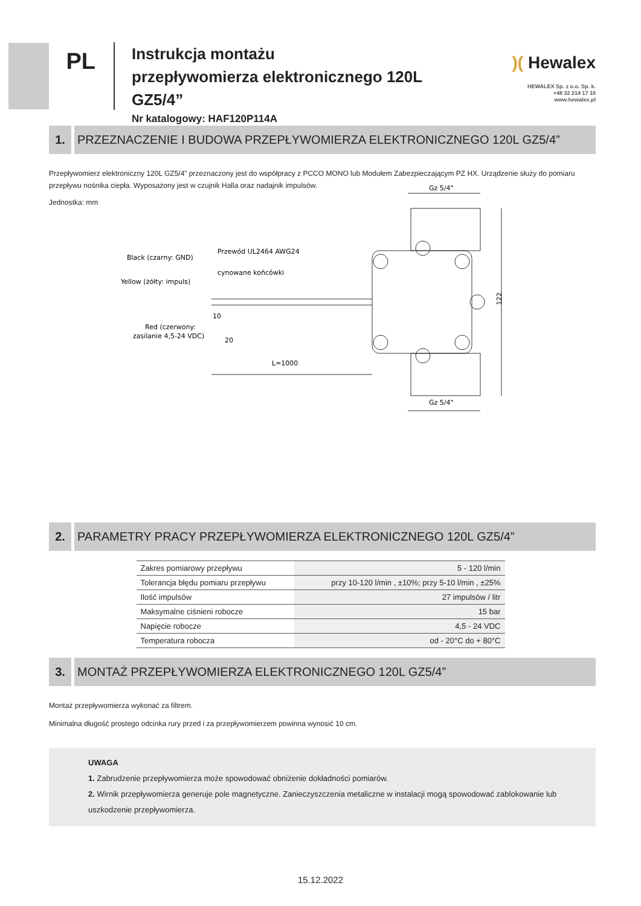PL
Instrukcja montażu
przepływomierza elektronicznego 120L GZ5/4”
Nr katalogowy: HAF120P114A
)( Hewalex
HEWALEX Sp. z o.o. Sp. k.
+48 32 214 17 10
www.hewalex.pl
1. PRZEZNACZENIE I BUDOWA PRZEPŁYWOMIERZA ELEKTRONICZNEGO 120L GZ5/4”
Przepływomierz elektroniczny 120L GZ5/4” przeznaczony jest do współpracy z PCCO MONO lub Modułem Zabezpieczającym PZ HX. Urządzenie służy do pomiaru przepływu nośnika ciepła. Wyposażony jest w czujnik Halla oraz nadajnik impulsów.
Jednostka: mm
Gz 5/4"
Gz 5/4"
122
Black (czarny: GND)
Przewód UL2464 AWG24
cynowane końcówki
Yellow (żółty: impuls)
Red (czerwony:
zasilanie 4,5-24 VDC)
10
20
L=1000
2. PARAMETRY PRACY PRZEPŁYWOMIERZA ELEKTRONICZNEGO 120L GZ5/4”
| Zakres pomiarowy przepływu | 5 - 120 l/min |
| Tolerancja błędu pomiaru przepływu | przy 10-120 l/min , ±10%; przy 5-10 l/min , ±25% |
| Ilość impulsów | 27 impulsów / litr |
| Maksymalne ciśnieni robocze | 15 bar |
| Napięcie robocze | 4,5 - 24 VDC |
| Temperatura robocza | od - 20°C do + 80°C |
3. MONTAŻ PRZEPŁYWOMIERZA ELEKTRONICZNEGO 120L GZ5/4”
Montaż przepływomierza wykonać za filtrem.
Minimalna długość prostego odcinka rury przed i za przepływomierzem powinna wynosić 10 cm.
UWAGA
1. Zabrudzenie przepływomierza może spowodować obniżenie dokładności pomiarów.
2. Wirnik przepływomierza generuje pole magnetyczne. Zanieczyszczenia metaliczne w instalacji mogą spowodować zablokowanie lub uszkodzenie przepływomierza.
15.12.2022